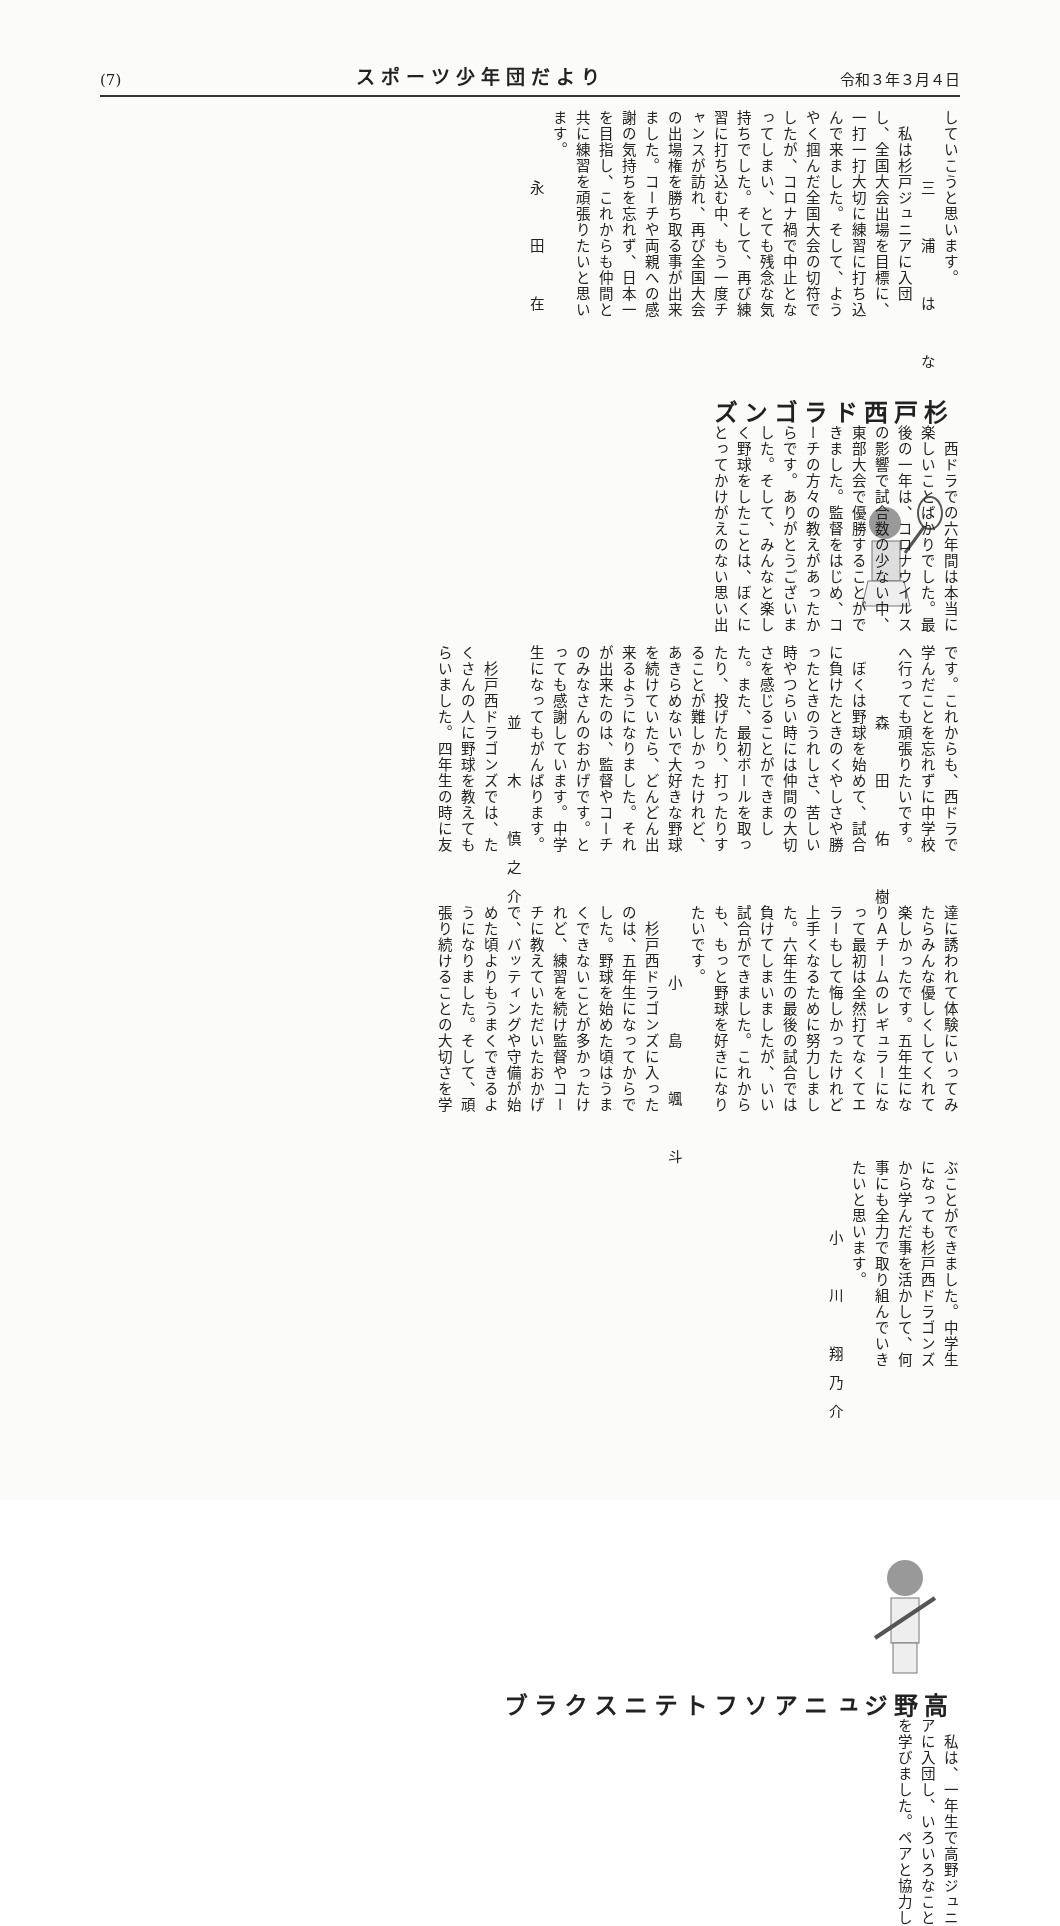(7) スポーツ少年団だより 令和３年３月４日
していこうと思います。
三　浦　は　な
　私は杉戸ジュニアに入団
し、全国大会出場を目標に、
一打一打大切に練習に打ち込
んで来ました。そして、よう
やく掴んだ全国大会の切符で
したが、コロナ禍で中止とな
ってしまい、とても残念な気
持ちでした。そして、再び練
習に打ち込む中、もう一度チ
ャンスが訪れ、再び全国大会
の出場権を勝ち取る事が出来
ました。コーチや両親への感
謝の気持ちを忘れず、日本一
を目指し、これからも仲間と
共に練習を頑張りたいと思い
ます。
永　田　在
杉戸西ドラゴンズ
　西ドラでの六年間は本当に
楽しいことばかりでした。最
後の一年は、コロナウイルス
の影響で試合数の少ない中、
東部大会で優勝することがで
きました。監督をはじめ、コ
ーチの方々の教えがあったか
らです。ありがとうございま
した。そして、みんなと楽し
く野球をしたことは、ぼくに
とってかけがえのない思い出
です。これからも、西ドラで
学んだことを忘れずに中学校
へ行っても頑張りたいです。
森　田　佑　樹
　ぼくは野球を始めて、試合
に負けたときのくやしさや勝
ったときのうれしさ、苦しい
時やつらい時には仲間の大切
さを感じることができまし
た。また、最初ボールを取っ
たり、投げたり、打ったりす
ることが難しかったけれど、
あきらめないで大好きな野球
を続けていたら、どんどん出
来るようになりました。それ
が出来たのは、監督やコーチ
のみなさんのおかげです。と
っても感謝しています。中学
生になってもがんばります。
並　木　慎之介
　杉戸西ドラゴンズでは、た
くさんの人に野球を教えても
らいました。四年生の時に友
達に誘われて体験にいってみ
たらみんな優しくしてくれて
楽しかったです。五年生にな
りＡチームのレギュラーにな
って最初は全然打てなくてエ
ラーもして悔しかったけれど
上手くなるために努力しまし
た。六年生の最後の試合では
負けてしまいましたが、いい
試合ができました。これから
も、もっと野球を好きになり
たいです。
小　島　颯　斗
　杉戸西ドラゴンズに入った
のは、五年生になってからで
した。野球を始めた頃はうま
くできないことが多かったけ
れど、練習を続け監督やコー
チに教えていただいたおかげ
で、バッティングや守備が始
めた頃よりもうまくできるよ
うになりました。そして、頑
張り続けることの大切さを学
ぶことができました。中学生
になっても杉戸西ドラゴンズ
から学んだ事を活かして、何
事にも全力で取り組んでいき
たいと思います。
小　川　翔乃介
高野ジュニア
ソフトテニスクラブ
　私は、一年生で高野ジュニ
アに入団し、いろいろなこと
を学びました。ペアと協力し